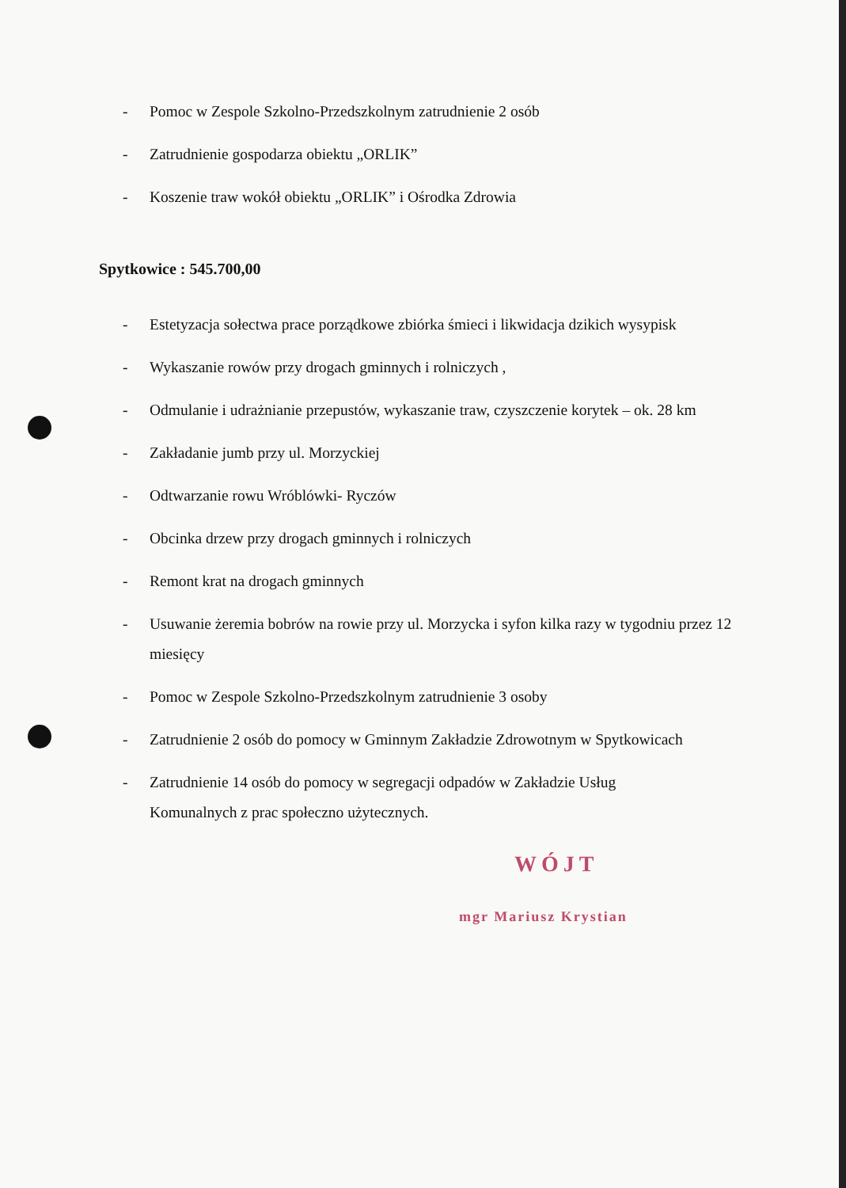- Pomoc w Zespole Szkolno-Przedszkolnym zatrudnienie 2 osób
- Zatrudnienie gospodarza obiektu „ORLIK”
- Koszenie traw wokół obiektu „ORLIK” i Ośrodka Zdrowia
Spytkowice : 545.700,00
- Estetyzacja sołectwa prace porządkowe zbiórka śmieci i likwidacja dzikich wysypisk
- Wykaszanie rowów przy drogach gminnych i rolniczych ,
- Odmulanie i udrażnianie przepustów, wykaszanie traw, czyszczenie korytek – ok. 28 km
- Zakładanie jumb przy ul. Morzyckiej
- Odtwarzanie rowu Wróblówki- Ryczów
- Obcinka drzew przy drogach gminnych i rolniczych
- Remont krat na drogach gminnych
- Usuwanie żeremia bobrów na rowie przy ul. Morzycka i syfon kilka razy w tygodniu przez 12 miesięcy
- Pomoc w Zespole Szkolno-Przedszkolnym zatrudnienie 3 osoby
- Zatrudnienie 2 osób do pomocy w Gminnym Zakładzie Zdrowotnym w Spytkowicach
- Zatrudnienie 14 osób do pomocy w segregacji odpadów w Zakładzie Usług
Komunalnych z prac społeczno użytecznych.
WÓJT
mgr Mariusz Krystian